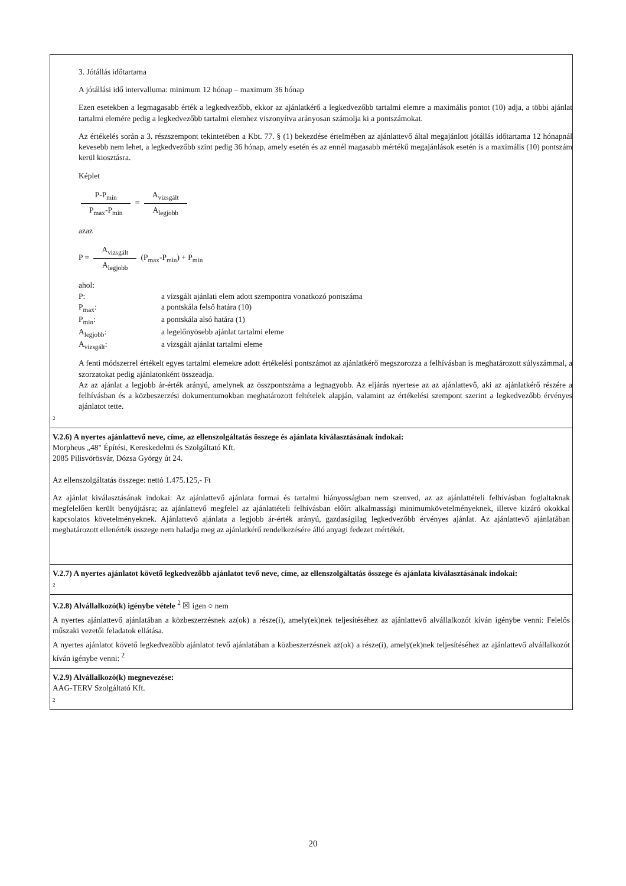3. Jótállás időtartama
A jótállási idő intervalluma: minimum 12 hónap – maximum 36 hónap
Ezen esetekben a legmagasabb érték a legkedvezőbb, ekkor az ajánlatkérő a legkedvezőbb tartalmi elemre a maximális pontot (10) adja, a többi ajánlat tartalmi elemére pedig a legkedvezőbb tartalmi elemhez viszonyítva arányosan számolja ki a pontszámokat.
Az értékelés során a 3. részszempont tekintetében a Kbt. 77. § (1) bekezdése értelmében az ajánlattevő által megajánlott jótállás időtartama 12 hónapnál kevesebb nem lehet, a legkedvezőbb szint pedig 36 hónap, amely esetén és az ennél magasabb mértékű megajánlások esetén is a maximális (10) pontszám kerül kiosztásra.
Képlet
P-P<sub>min</sub> P<sub>max</sub>-P<sub>min</sub> = A<sub>vizsgált</sub> A<sub>legjobb</sub>
azaz
P = A<sub>vizsgált</sub> A<sub>legjobb</sub> (P<sub>max</sub>-P<sub>min</sub>) + P<sub>min</sub>
ahol:
| P: | a vizsgált ajánlati elem adott szempontra vonatkozó pontszáma |
| P<sub>max</sub>: | a pontskála felső határa (10) |
| P<sub>min</sub>: | a pontskála alsó határa (1) |
| A<sub>legjobb</sub>: | a legelőnyösebb ajánlat tartalmi eleme |
| A<sub>vizsgált</sub>: | a vizsgált ajánlat tartalmi eleme |
A fenti módszerrel értékelt egyes tartalmi elemekre adott értékelési pontszámot az ajánlatkérő megszorozza a felhívásban is meghatározott súlyszámmal, a szorzatokat pedig ajánlatonként összeadja.
Az az ajánlat a legjobb ár-érték arányú, amelynek az összpontszáma a legnagyobb. Az eljárás nyertese az az ajánlattevő, aki az ajánlatkérő részére a felhívásban és a közbeszerzési dokumentumokban meghatározott feltételek alapján, valamint az értékelési szempont szerint a legkedvezőbb érvényes ajánlatot tette.
2
V.2.6) A nyertes ajánlattevő neve, címe, az ellenszolgáltatás összege és ajánlata kiválasztásának indokai:
Morpheus „48" Építési, Kereskedelmi és Szolgáltató Kft.
2085 Pilisvörösvár, Dózsa György út 24.
Az ellenszolgáltatás összege: nettó 1.475.125,- Ft
Az ajánlat kiválasztásának indokai: Az ajánlattevő ajánlata formai és tartalmi hiányosságban nem szenved, az az ajánlattételi felhívásban foglaltaknak megfelelően került benyújtásra; az ajánlattevő megfelel az ajánlattételi felhívásban előírt alkalmassági minimumkövetelményeknek, illetve kizáró okokkal kapcsolatos követelményeknek. Ajánlattevő ajánlata a legjobb ár-érték arányú, gazdaságilag legkedvezőbb érvényes ajánlat. Az ajánlattevő ajánlatában meghatározott ellenérték összege nem haladja meg az ajánlatkérő rendelkezésére álló anyagi fedezet mértékét.
V.2.7) A nyertes ajánlatot követő legkedvezőbb ajánlatot tevő neve, címe, az ellenszolgáltatás összege és ajánlata kiválasztásának indokai:
2
V.2.8) Alvállalkozó(k) igénybe vétele <sup>2</sup> ☒ igen ○ nem
A nyertes ajánlattevő ajánlatában a közbeszerzésnek az(ok) a része(i), amely(ek)nek teljesítéséhez az ajánlattevő alvállalkozót kíván igénybe venni: Felelős műszaki vezetői feladatok ellátása.
A nyertes ajánlatot követő legkedvezőbb ajánlatot tevő ajánlatában a közbeszerzésnek az(ok) a része(i), amely(ek)nek teljesítéséhez az ajánlattevő alvállalkozót kíván igénybe venni: <sup>2</sup>
V.2.9) Alvállalkozó(k) megnevezése:
AAG-TERV Szolgáltató Kft.
2
20